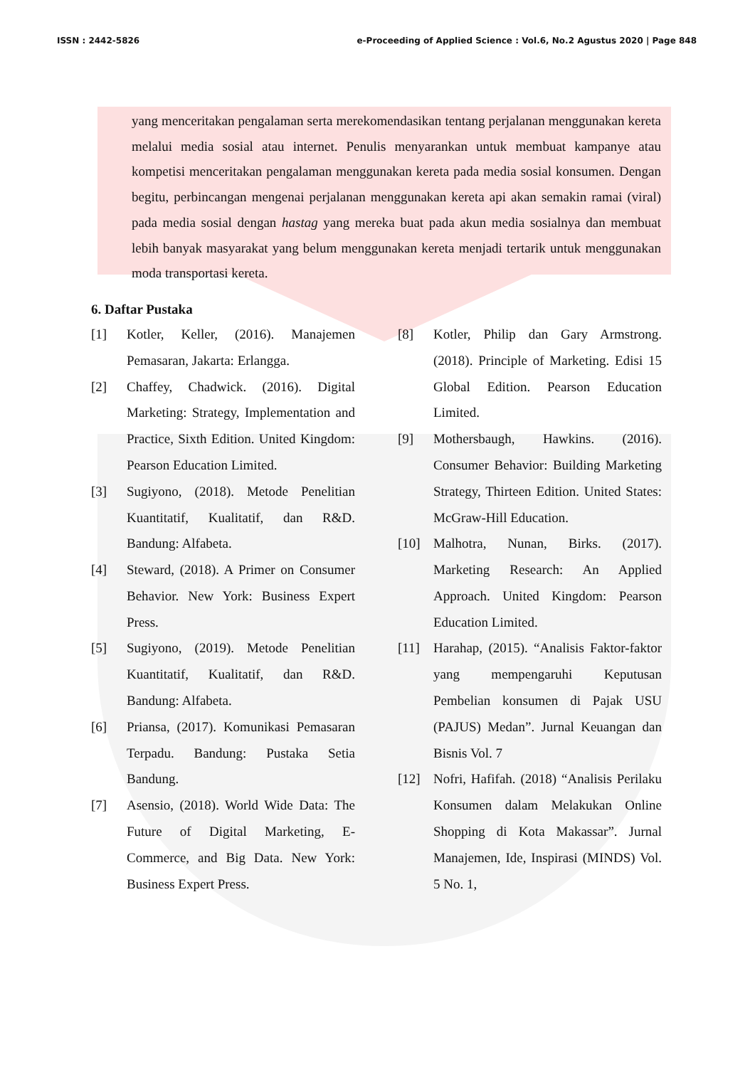ISSN : 2442-5826 e-Proceeding of Applied Science : Vol.6, No.2 Agustus 2020 | Page 848
yang menceritakan pengalaman serta merekomendasikan tentang perjalanan menggunakan kereta melalui media sosial atau internet. Penulis menyarankan untuk membuat kampanye atau kompetisi menceritakan pengalaman menggunakan kereta pada media sosial konsumen. Dengan begitu, perbincangan mengenai perjalanan menggunakan kereta api akan semakin ramai (viral) pada media sosial dengan hastag yang mereka buat pada akun media sosialnya dan membuat lebih banyak masyarakat yang belum menggunakan kereta menjadi tertarik untuk menggunakan moda transportasi kereta.
6. Daftar Pustaka
[1] Kotler, Keller, (2016). Manajemen Pemasaran, Jakarta: Erlangga.
[2] Chaffey, Chadwick. (2016). Digital Marketing: Strategy, Implementation and Practice, Sixth Edition. United Kingdom: Pearson Education Limited.
[3] Sugiyono, (2018). Metode Penelitian Kuantitatif, Kualitatif, dan R&D. Bandung: Alfabeta.
[4] Steward, (2018). A Primer on Consumer Behavior. New York: Business Expert Press.
[5] Sugiyono, (2019). Metode Penelitian Kuantitatif, Kualitatif, dan R&D. Bandung: Alfabeta.
[6] Priansa, (2017). Komunikasi Pemasaran Terpadu. Bandung: Pustaka Setia Bandung.
[7] Asensio, (2018). World Wide Data: The Future of Digital Marketing, E-Commerce, and Big Data. New York: Business Expert Press.
[8] Kotler, Philip dan Gary Armstrong. (2018). Principle of Marketing. Edisi 15 Global Edition. Pearson Education Limited.
[9] Mothersbaugh, Hawkins. (2016). Consumer Behavior: Building Marketing Strategy, Thirteen Edition. United States: McGraw-Hill Education.
[10] Malhotra, Nunan, Birks. (2017). Marketing Research: An Applied Approach. United Kingdom: Pearson Education Limited.
[11] Harahap, (2015). “Analisis Faktor-faktor yang mempengaruhi Keputusan Pembelian konsumen di Pajak USU (PAJUS) Medan”. Jurnal Keuangan dan Bisnis Vol. 7
[12] Nofri, Hafifah. (2018) “Analisis Perilaku Konsumen dalam Melakukan Online Shopping di Kota Makassar”. Jurnal Manajemen, Ide, Inspirasi (MINDS) Vol. 5 No. 1,